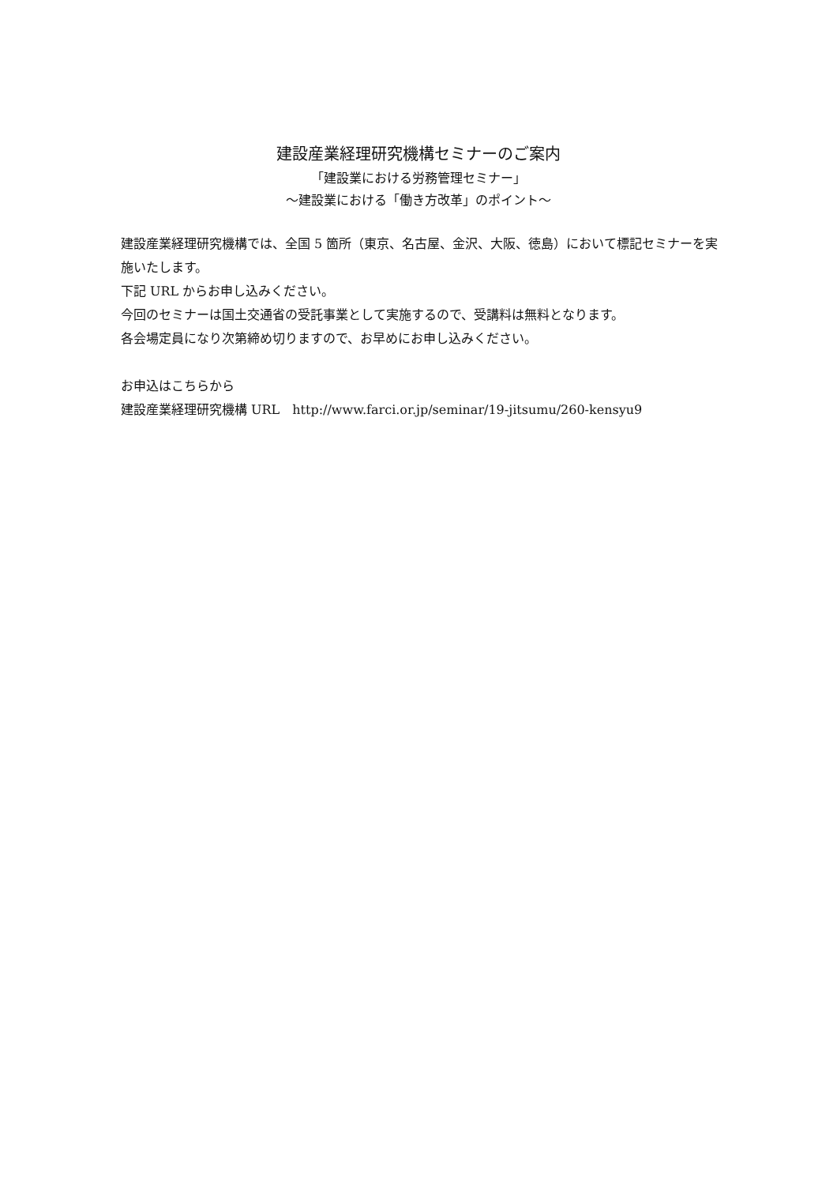建設産業経理研究機構セミナーのご案内
「建設業における労務管理セミナー」
～建設業における「働き方改革」のポイント～
建設産業経理研究機構では、全国 5 箇所（東京、名古屋、金沢、大阪、徳島）において標記セミナーを実施いたします。
下記 URL からお申し込みください。
今回のセミナーは国土交通省の受託事業として実施するので、受講料は無料となります。
各会場定員になり次第締め切りますので、お早めにお申し込みください。
お申込はこちらから
建設産業経理研究機構 URL　http://www.farci.or.jp/seminar/19-jitsumu/260-kensyu9